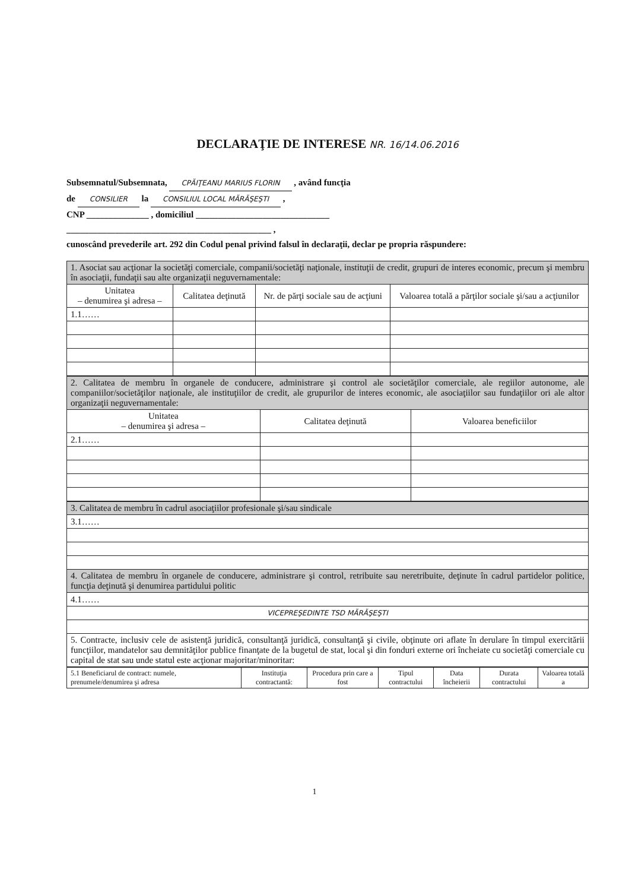DECLARAŢIE DE INTERESE NR. 16/14.06.2016
Subsemnatul/Subsemnata, CPĂIŢEANU MARIUS FLORIN , având funcţia
de CONSILIER la CONSILIUL LOCAL MĂRĂŞEŞTI ,
CNP ______________ , domiciliul ______________________________
______________________________________________ ,
cunoscând prevederile art. 292 din Codul penal privind falsul în declaraţii, declar pe propria răspundere:
| 1. Asociat sau acţionar la societăţi comerciale, companii/societăţi naţionale, instituţii de credit, grupuri de interes economic, precum şi membru în asociaţii, fundaţii sau alte organizaţii neguvernamentale: | | | |
| Unitatea – denumirea şi adresa – | Calitatea deţinută | Nr. de părţi sociale sau de acţiuni | Valoarea totală a părţilor sociale şi/sau a acţiunilor |
| 1.1…… | | | |
| 2. Calitatea de membru în organele de conducere, administrare şi control ale societăţilor comerciale, ale regiilor autonome, ale companiilor/societăţilor naţionale, ale instituţiilor de credit, ale grupurilor de interes economic, ale asociaţiilor sau fundaţiilor ori ale altor organizaţii neguvernamentale: | | |
| Unitatea – denumirea şi adresa – | Calitatea deţinută | Valoarea beneficiilor |
| 2.1…… | | |
| 3. Calitatea de membru în cadrul asociaţiilor profesionale şi/sau sindicale |
| 3.1…… |
| 4. Calitatea de membru în organele de conducere, administrare şi control, retribuite sau neretribuite, deţinute în cadrul partidelor politice, funcţia deţinută şi denumirea partidului politic |
| 4.1…… |
| VICEPREŞEDINTE TSD MĂRĂŞEŞTI |
| 5. Contracte, inclusiv cele de asistenţă juridică, consultanţă juridică, consultanţă şi civile, obţinute ori aflate în derulare în timpul exercitării funcţiilor, mandatelor sau demnităţilor publice finanţate de la bugetul de stat, local şi din fonduri externe ori încheiate cu societăţi comerciale cu capital de stat sau unde statul este acţionar majoritar/minoritar: |
| 5.1 Beneficiarul de contract: numele, prenumele/denumirea şi adresa | Instituţia contractantă: | Procedura prin care a fost | Tipul contractului | Data încheierii | Durata contractului | Valoarea totală a |
1